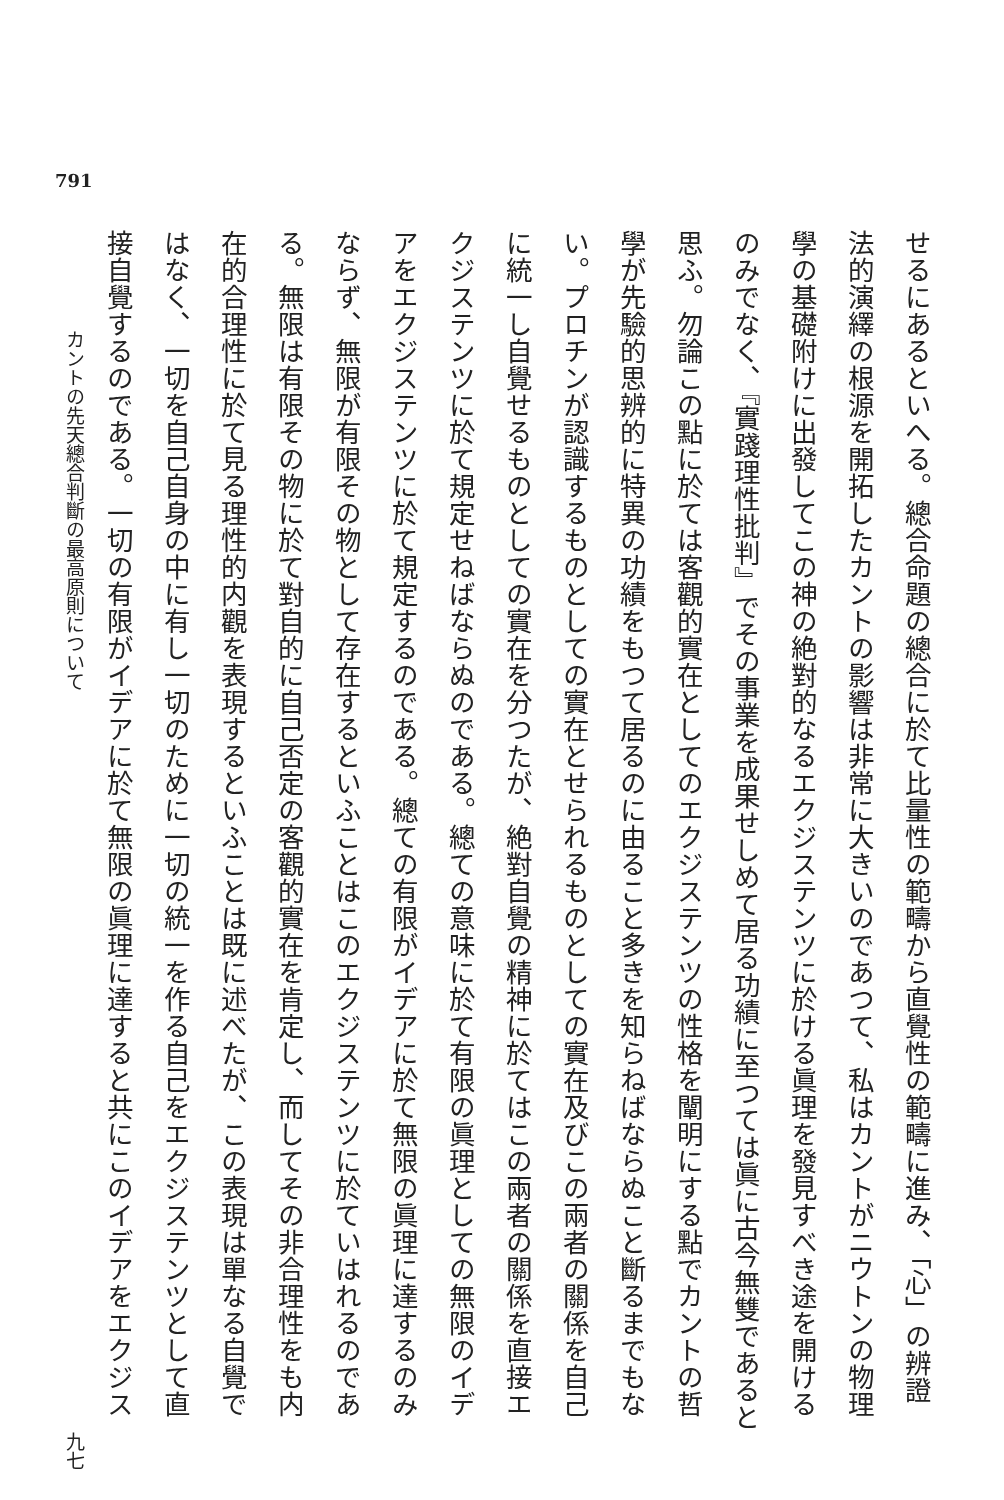791
せるにあるといへる。總合命題の總合に於て比量性の範疇から直覺性の範疇に進み、「心」の辨證
法的演繹の根源を開拓したカントの影響は非常に大きいのであつて、私はカントがニウトンの物理
學の基礎附けに出發してこの神の絶對的なるエクジステンツに於ける眞理を發見すべき途を開ける
のみでなく、『實踐理性批判』でその事業を成果せしめて居る功績に至つては眞に古今無雙であると
思ふ。勿論この點に於ては客觀的實在としてのエクジステンツの性格を闡明にする點でカントの哲
學が先驗的思辨的に特異の功績をもつて居るのに由ること多きを知らねばならぬこと斷るまでもな
い。プロチンが認識するものとしての實在とせられるものとしての實在及びこの兩者の關係を自己
に統一し自覺せるものとしての實在を分つたが、絶對自覺の精神に於てはこの兩者の關係を直接エ
クジステンツに於て規定せねばならぬのである。總ての意味に於て有限の眞理としての無限のイデ
アをエクジステンツに於て規定するのである。總ての有限がイデアに於て無限の眞理に達するのみ
ならず、無限が有限その物として存在するといふことはこのエクジステンツに於ていはれるのであ
る。無限は有限その物に於て對自的に自己否定の客觀的實在を肯定し、而してその非合理性をも内
在的合理性に於て見る理性的内觀を表現するといふことは既に述べたが、この表現は單なる自覺で
はなく、一切を自己自身の中に有し一切のために一切の統一を作る自己をエクジステンツとして直
接自覺するのである。一切の有限がイデアに於て無限の眞理に達すると共にこのイデアをエクジス
カントの先天總合判斷の最高原則について 九七